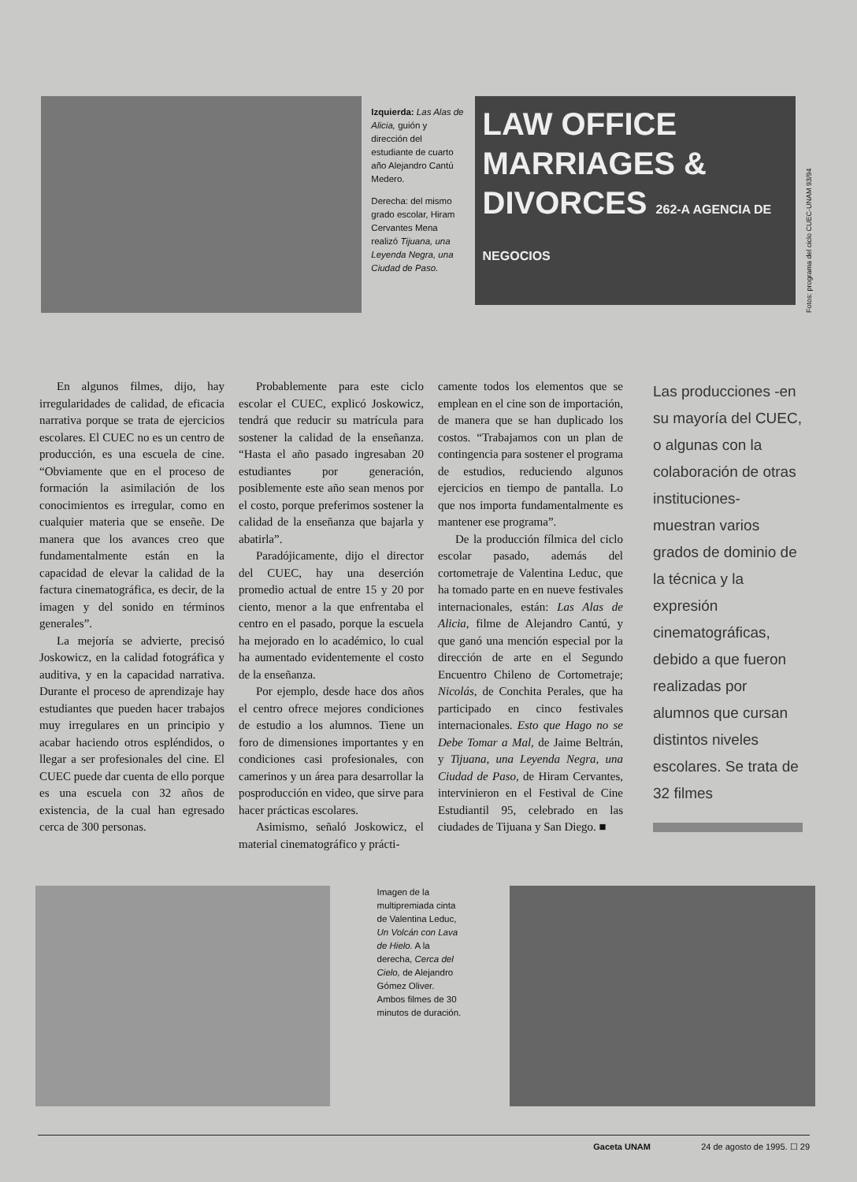Izquierda: Las Alas de Alicia, guión y dirección del estudiante de cuarto año Alejandro Cantú Medero.
Derecha: del mismo grado escolar, Hiram Cervantes Mena realizó Tijuana, una Leyenda Negra, una Ciudad de Paso.
LAW OFFICE MARRIAGES & DIVORCES 262-A AGENCIA DE NEGOCIOS
Fotos: programa del ciclo CUEC-UNAM 93/94
En algunos filmes, dijo, hay irregularidades de calidad, de eficacia narrativa porque se trata de ejercicios escolares. El CUEC no es un centro de producción, es una escuela de cine. “Obviamente que en el proceso de formación la asimilación de los conocimientos es irregular, como en cualquier materia que se enseñe. De manera que los avances creo que fundamentalmente están en la capacidad de elevar la calidad de la factura cinematográfica, es decir, de la imagen y del sonido en términos generales”.
La mejoría se advierte, precisó Joskowicz, en la calidad fotográfica y auditiva, y en la capacidad narrativa. Durante el proceso de aprendizaje hay estudiantes que pueden hacer trabajos muy irregulares en un principio y acabar haciendo otros espléndidos, o llegar a ser profesionales del cine. El CUEC puede dar cuenta de ello porque es una escuela con 32 años de existencia, de la cual han egresado cerca de 300 personas.
Probablemente para este ciclo escolar el CUEC, explicó Joskowicz, tendrá que reducir su matrícula para sostener la calidad de la enseñanza. “Hasta el año pasado ingresaban 20 estudiantes por generación, posiblemente este año sean menos por el costo, porque preferimos sostener la calidad de la enseñanza que bajarla y abatirla”.
Paradójicamente, dijo el director del CUEC, hay una deserción promedio actual de entre 15 y 20 por ciento, menor a la que enfrentaba el centro en el pasado, porque la escuela ha mejorado en lo académico, lo cual ha aumentado evidentemente el costo de la enseñanza.
Por ejemplo, desde hace dos años el centro ofrece mejores condiciones de estudio a los alumnos. Tiene un foro de dimensiones importantes y en condiciones casi profesionales, con camerinos y un área para desarrollar la posproducción en video, que sirve para hacer prácticas escolares.
Asimismo, señaló Joskowicz, el material cinematográfico y prácti-
camente todos los elementos que se emplean en el cine son de importación, de manera que se han duplicado los costos. “Trabajamos con un plan de contingencia para sostener el programa de estudios, reduciendo algunos ejercicios en tiempo de pantalla. Lo que nos importa fundamentalmente es mantener ese programa”.
De la producción fílmica del ciclo escolar pasado, además del cortometraje de Valentina Leduc, que ha tomado parte en en nueve festivales internacionales, están: Las Alas de Alicia, filme de Alejandro Cantú, y que ganó una mención especial por la dirección de arte en el Segundo Encuentro Chileno de Cortometraje; Nicolás, de Conchita Perales, que ha participado en cinco festivales internacionales. Esto que Hago no se Debe Tomar a Mal, de Jaime Beltrán, y Tijuana, una Leyenda Negra, una Ciudad de Paso, de Hiram Cervantes, intervinieron en el Festival de Cine Estudiantil 95, celebrado en las ciudades de Tijuana y San Diego. ■
Las producciones -en su mayoría del CUEC, o algunas con la colaboración de otras instituciones- muestran varios grados de dominio de la técnica y la expresión cinematográficas, debido a que fueron realizadas por alumnos que cursan distintos niveles escolares. Se trata de 32 filmes
Imagen de la multipremiada cinta de Valentina Leduc, Un Volcán con Lava de Hielo. A la derecha, Cerca del Cielo, de Alejandro Gómez Oliver. Ambos filmes de 30 minutos de duración.
Gaceta UNAM 24 de agosto de 1995. ☐ 29